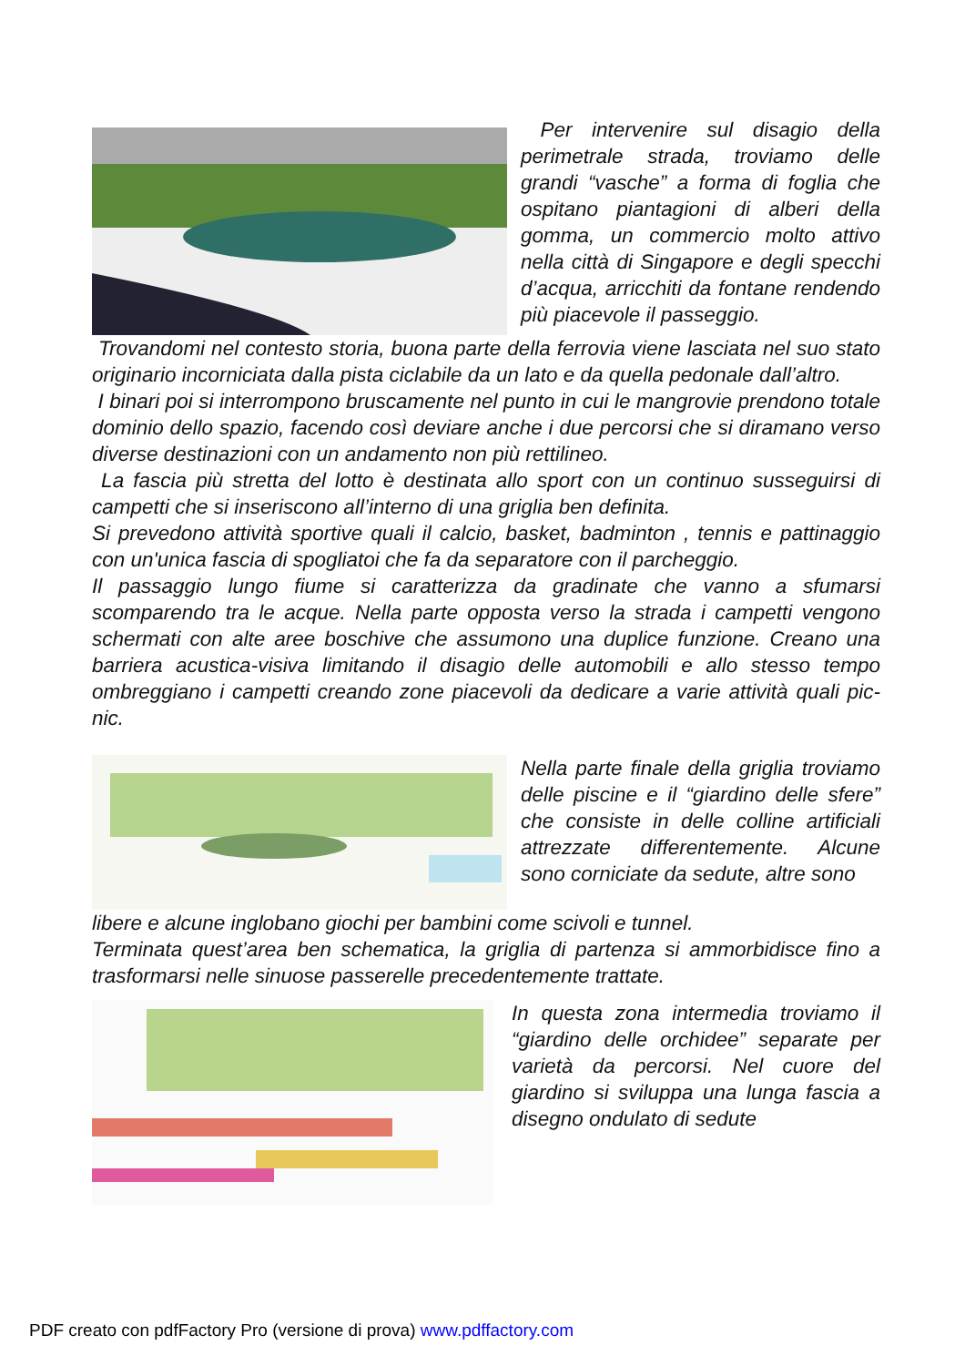Per intervenire sul disagio della perimetrale strada, troviamo delle grandi “vasche” a forma di foglia che ospitano piantagioni di alberi della gomma, un commercio molto attivo nella città di Singapore e degli specchi d’acqua, arricchiti da fontane rendendo più piacevole il passeggio.
Trovandomi nel contesto storia, buona parte della ferrovia viene lasciata nel suo stato originario incorniciata dalla pista ciclabile da un lato e da quella pedonale dall’altro.
I binari poi si interrompono bruscamente nel punto in cui le mangrovie prendono totale dominio dello spazio, facendo così deviare anche i due percorsi che si diramano verso diverse destinazioni con un andamento non più rettilineo.
La fascia più stretta del lotto è destinata allo sport con un continuo susseguirsi di campetti che si inseriscono all’interno di una griglia ben definita.
Si prevedono attività sportive quali il calcio, basket, badminton , tennis e pattinaggio con un'unica fascia di spogliatoi che fa da separatore con il parcheggio.
Il passaggio lungo fiume si caratterizza da gradinate che vanno a sfumarsi scomparendo tra le acque. Nella parte opposta verso la strada i campetti vengono schermati con alte aree boschive che assumono una duplice funzione. Creano una barriera acustica-visiva limitando il disagio delle automobili e allo stesso tempo ombreggiano i campetti creando zone piacevoli da dedicare a varie attività quali pic-nic.
Nella parte finale della griglia troviamo delle piscine e il “giardino delle sfere” che consiste in delle colline artificiali attrezzate differentemente. Alcune sono corniciate da sedute, altre sono
libere e alcune inglobano giochi per bambini come scivoli e tunnel.
Terminata quest’area ben schematica, la griglia di partenza si ammorbidisce fino a trasformarsi nelle sinuose passerelle precedentemente trattate.
In questa zona intermedia troviamo il “giardino delle orchidee” separate per varietà da percorsi. Nel cuore del giardino si sviluppa una lunga fascia a disegno ondulato di sedute
PDF creato con pdfFactory Pro (versione di prova) www.pdffactory.com